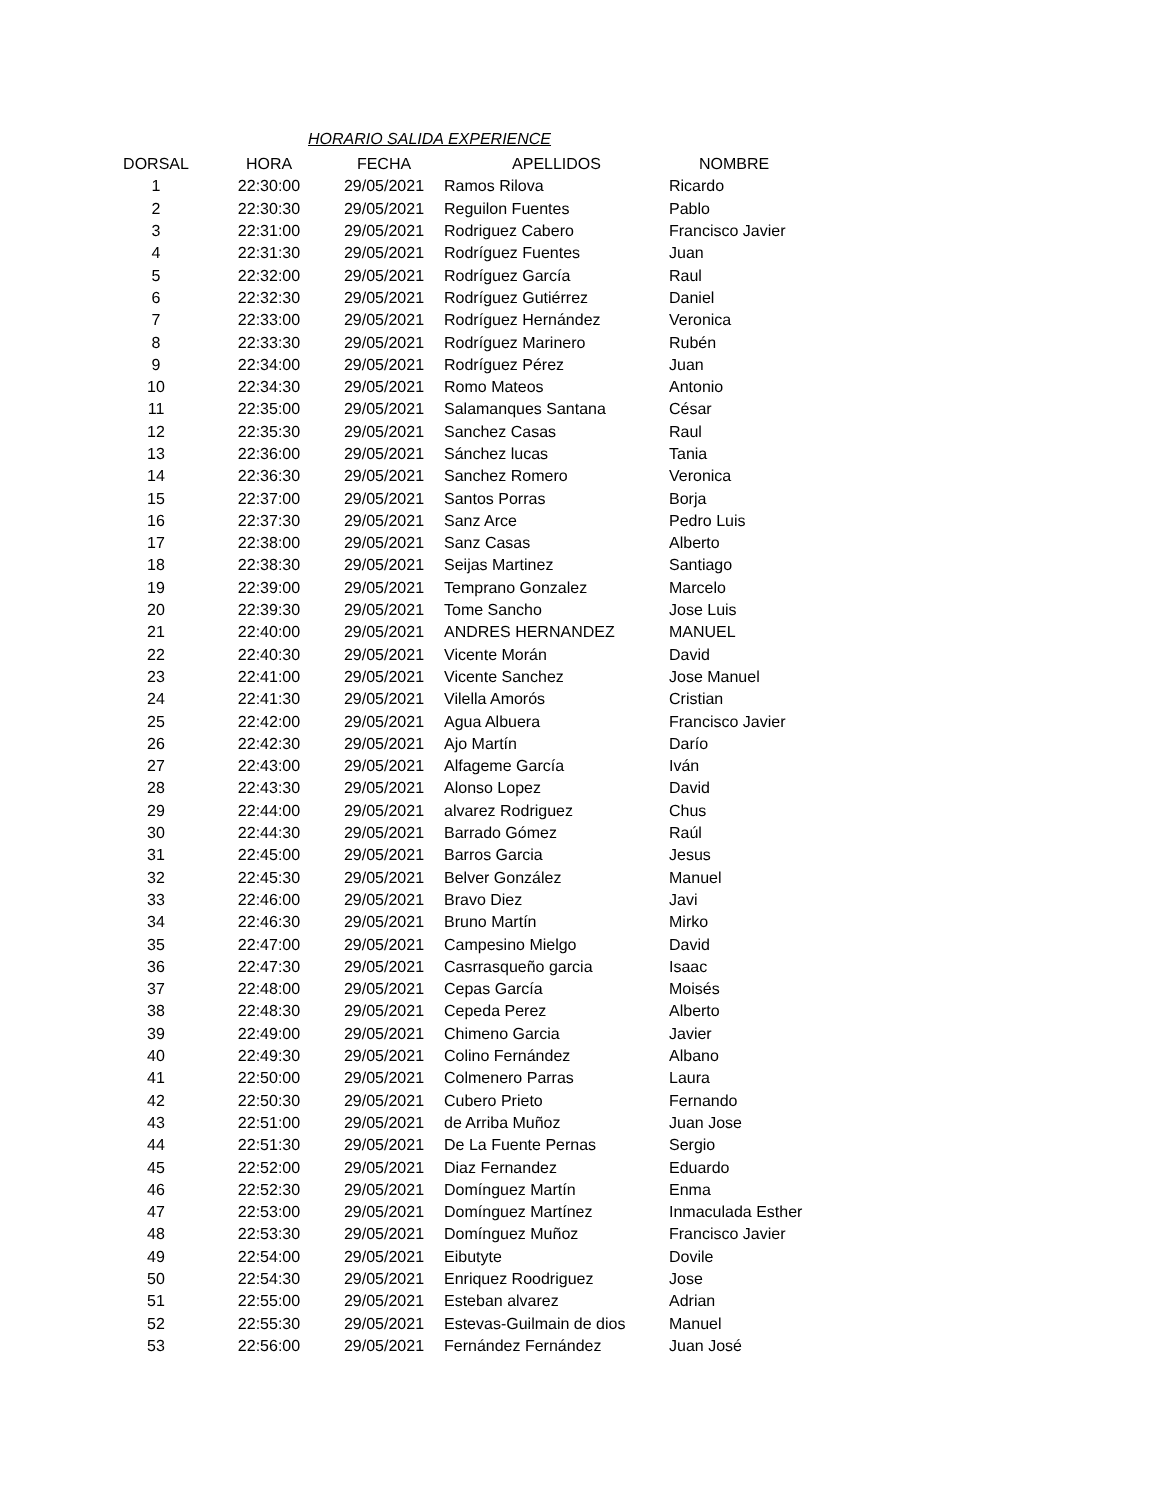HORARIO SALIDA EXPERIENCE
| DORSAL | HORA | FECHA | APELLIDOS | NOMBRE |
| --- | --- | --- | --- | --- |
| 1 | 22:30:00 | 29/05/2021 | Ramos Rilova | Ricardo |
| 2 | 22:30:30 | 29/05/2021 | Reguilon Fuentes | Pablo |
| 3 | 22:31:00 | 29/05/2021 | Rodriguez Cabero | Francisco Javier |
| 4 | 22:31:30 | 29/05/2021 | Rodríguez Fuentes | Juan |
| 5 | 22:32:00 | 29/05/2021 | Rodríguez García | Raul |
| 6 | 22:32:30 | 29/05/2021 | Rodríguez Gutiérrez | Daniel |
| 7 | 22:33:00 | 29/05/2021 | Rodríguez Hernández | Veronica |
| 8 | 22:33:30 | 29/05/2021 | Rodríguez Marinero | Rubén |
| 9 | 22:34:00 | 29/05/2021 | Rodríguez Pérez | Juan |
| 10 | 22:34:30 | 29/05/2021 | Romo Mateos | Antonio |
| 11 | 22:35:00 | 29/05/2021 | Salamanques Santana | César |
| 12 | 22:35:30 | 29/05/2021 | Sanchez Casas | Raul |
| 13 | 22:36:00 | 29/05/2021 | Sánchez lucas | Tania |
| 14 | 22:36:30 | 29/05/2021 | Sanchez Romero | Veronica |
| 15 | 22:37:00 | 29/05/2021 | Santos Porras | Borja |
| 16 | 22:37:30 | 29/05/2021 | Sanz Arce | Pedro Luis |
| 17 | 22:38:00 | 29/05/2021 | Sanz Casas | Alberto |
| 18 | 22:38:30 | 29/05/2021 | Seijas Martinez | Santiago |
| 19 | 22:39:00 | 29/05/2021 | Temprano Gonzalez | Marcelo |
| 20 | 22:39:30 | 29/05/2021 | Tome Sancho | Jose Luis |
| 21 | 22:40:00 | 29/05/2021 | ANDRES HERNANDEZ | MANUEL |
| 22 | 22:40:30 | 29/05/2021 | Vicente Morán | David |
| 23 | 22:41:00 | 29/05/2021 | Vicente Sanchez | Jose Manuel |
| 24 | 22:41:30 | 29/05/2021 | Vilella Amorós | Cristian |
| 25 | 22:42:00 | 29/05/2021 | Agua Albuera | Francisco Javier |
| 26 | 22:42:30 | 29/05/2021 | Ajo Martín | Darío |
| 27 | 22:43:00 | 29/05/2021 | Alfageme García | Iván |
| 28 | 22:43:30 | 29/05/2021 | Alonso Lopez | David |
| 29 | 22:44:00 | 29/05/2021 | alvarez Rodriguez | Chus |
| 30 | 22:44:30 | 29/05/2021 | Barrado Gómez | Raúl |
| 31 | 22:45:00 | 29/05/2021 | Barros Garcia | Jesus |
| 32 | 22:45:30 | 29/05/2021 | Belver González | Manuel |
| 33 | 22:46:00 | 29/05/2021 | Bravo Diez | Javi |
| 34 | 22:46:30 | 29/05/2021 | Bruno Martín | Mirko |
| 35 | 22:47:00 | 29/05/2021 | Campesino Mielgo | David |
| 36 | 22:47:30 | 29/05/2021 | Casrrasqueño garcia | Isaac |
| 37 | 22:48:00 | 29/05/2021 | Cepas García | Moisés |
| 38 | 22:48:30 | 29/05/2021 | Cepeda Perez | Alberto |
| 39 | 22:49:00 | 29/05/2021 | Chimeno Garcia | Javier |
| 40 | 22:49:30 | 29/05/2021 | Colino Fernández | Albano |
| 41 | 22:50:00 | 29/05/2021 | Colmenero Parras | Laura |
| 42 | 22:50:30 | 29/05/2021 | Cubero Prieto | Fernando |
| 43 | 22:51:00 | 29/05/2021 | de Arriba Muñoz | Juan Jose |
| 44 | 22:51:30 | 29/05/2021 | De La Fuente Pernas | Sergio |
| 45 | 22:52:00 | 29/05/2021 | Diaz Fernandez | Eduardo |
| 46 | 22:52:30 | 29/05/2021 | Domínguez Martín | Enma |
| 47 | 22:53:00 | 29/05/2021 | Domínguez Martínez | Inmaculada Esther |
| 48 | 22:53:30 | 29/05/2021 | Domínguez Muñoz | Francisco Javier |
| 49 | 22:54:00 | 29/05/2021 | Eibutyte | Dovile |
| 50 | 22:54:30 | 29/05/2021 | Enriquez Roodriguez | Jose |
| 51 | 22:55:00 | 29/05/2021 | Esteban alvarez | Adrian |
| 52 | 22:55:30 | 29/05/2021 | Estevas-Guilmain de dios | Manuel |
| 53 | 22:56:00 | 29/05/2021 | Fernández Fernández | Juan José |